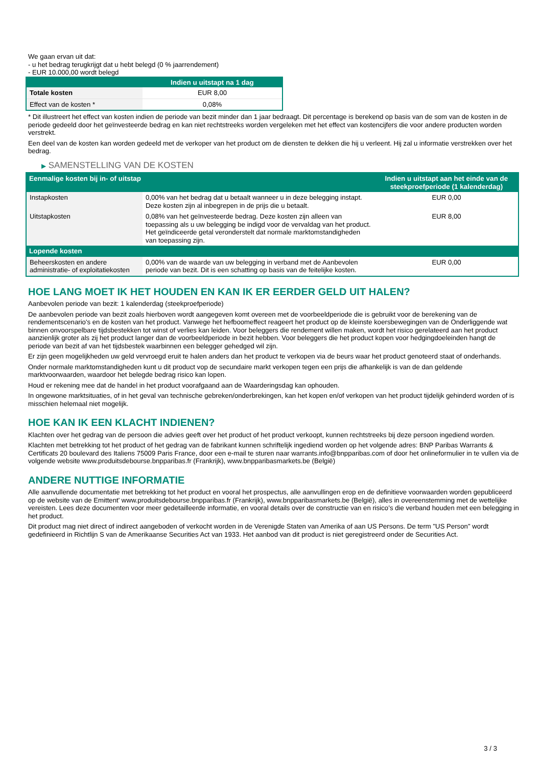We gaan ervan uit dat:
- u het bedrag terugkrijgt dat u hebt belegd (0 % jaarrendement)
- EUR 10.000,00 wordt belegd
| | Indien u uitstapt na 1 dag |
| --- | --- |
| Totale kosten | EUR 8,00 |
| Effect van de kosten * | 0,08% |
* Dit illustreert het effect van kosten indien de periode van bezit minder dan 1 jaar bedraagt. Dit percentage is berekend op basis van de som van de kosten in de periode gedeeld door het geïnvesteerde bedrag en kan niet rechtstreeks worden vergeleken met het effect van kostencijfers die voor andere producten worden verstrekt.
Een deel van de kosten kan worden gedeeld met de verkoper van het product om de diensten te dekken die hij u verleent. Hij zal u informatie verstrekken over het bedrag.
▶ SAMENSTELLING VAN DE KOSTEN
| Eenmalige kosten bij in- of uitstap | | Indien u uitstapt aan het einde van de steekproefperiode (1 kalenderdag) |
| --- | --- | --- |
| Instapkosten | 0,00% van het bedrag dat u betaalt wanneer u in deze belegging instapt. Deze kosten zijn al inbegrepen in de prijs die u betaalt. | EUR 0,00 |
| Uitstapkosten | 0,08% van het geïnvesteerde bedrag. Deze kosten zijn alleen van toepassing als u uw belegging be indigd voor de vervaldag van het product. Het geïndiceerde getal veronderstelt dat normale marktomstandigheden van toepassing zijn. | EUR 8,00 |
| Lopende kosten | | |
| Beheerskosten en andere administratie- of exploitatiekosten | 0,00% van de waarde van uw belegging in verband met de Aanbevolen periode van bezit. Dit is een schatting op basis van de feitelijke kosten. | EUR 0,00 |
HOE LANG MOET IK HET HOUDEN EN KAN IK ER EERDER GELD UIT HALEN?
Aanbevolen periode van bezit: 1 kalenderdag (steekproefperiode)
De aanbevolen periode van bezit zoals hierboven wordt aangegeven komt overeen met de voorbeeldperiode die is gebruikt voor de berekening van de rendementscenario's en de kosten van het product. Vanwege het hefboomeffect reageert het product op de kleinste koersbewegingen van de Onderliggende wat binnen onvoorspelbare tijdsbestekken tot winst of verlies kan leiden. Voor beleggers die rendement willen maken, wordt het risico gerelateerd aan het product aanzienlijk groter als zij het product langer dan de voorbeeldperiode in bezit hebben. Voor beleggers die het product kopen voor hedgingdoeleinden hangt de periode van bezit af van het tijdsbestek waarbinnen een belegger gehedged wil zijn.
Er zijn geen mogelijkheden uw geld vervroegd eruit te halen anders dan het product te verkopen via de beurs waar het product genoteerd staat of onderhands.
Onder normale marktomstandigheden kunt u dit product vop de secundaire markt verkopen tegen een prijs die afhankelijk is van de dan geldende marktvoorwaarden, waardoor het belegde bedrag risico kan lopen.
Houd er rekening mee dat de handel in het product voorafgaand aan de Waarderingsdag kan ophouden.
In ongewone marktsituaties, of in het geval van technische gebreken/onderbrekingen, kan het kopen en/of verkopen van het product tijdelijk gehinderd worden of is misschien helemaal niet mogelijk.
HOE KAN IK EEN KLACHT INDIENEN?
Klachten over het gedrag van de persoon die advies geeft over het product of het product verkoopt, kunnen rechtstreeks bij deze persoon ingediend worden.
Klachten met betrekking tot het product of het gedrag van de fabrikant kunnen schriftelijk ingediend worden op het volgende adres: BNP Paribas Warrants & Certificats 20 boulevard des Italiens 75009 Paris France, door een e-mail te sturen naar warrants.info@bnpparibas.com of door het onlineformulier in te vullen via de volgende website www.produitsdebourse.bnpparibas.fr (Frankrijk), www.bnpparibasmarkets.be (België)
ANDERE NUTTIGE INFORMATIE
Alle aanvullende documentatie met betrekking tot het product en vooral het prospectus, alle aanvullingen erop en de definitieve voorwaarden worden gepubliceerd op de website van de Emittent' www.produitsdebourse.bnpparibas.fr (Frankrijk), www.bnpparibasmarkets.be (België), alles in overeenstemming met de wettelijke vereisten. Lees deze documenten voor meer gedetailleerde informatie, en vooral details over de constructie van en risico’s die verband houden met een belegging in het product.
Dit product mag niet direct of indirect aangeboden of verkocht worden in de Verenigde Staten van Amerika of aan US Persons. De term "US Person" wordt gedefinieerd in Richtlijn S van de Amerikaanse Securities Act van 1933. Het aanbod van dit product is niet geregistreerd onder de Securities Act.
3 / 3